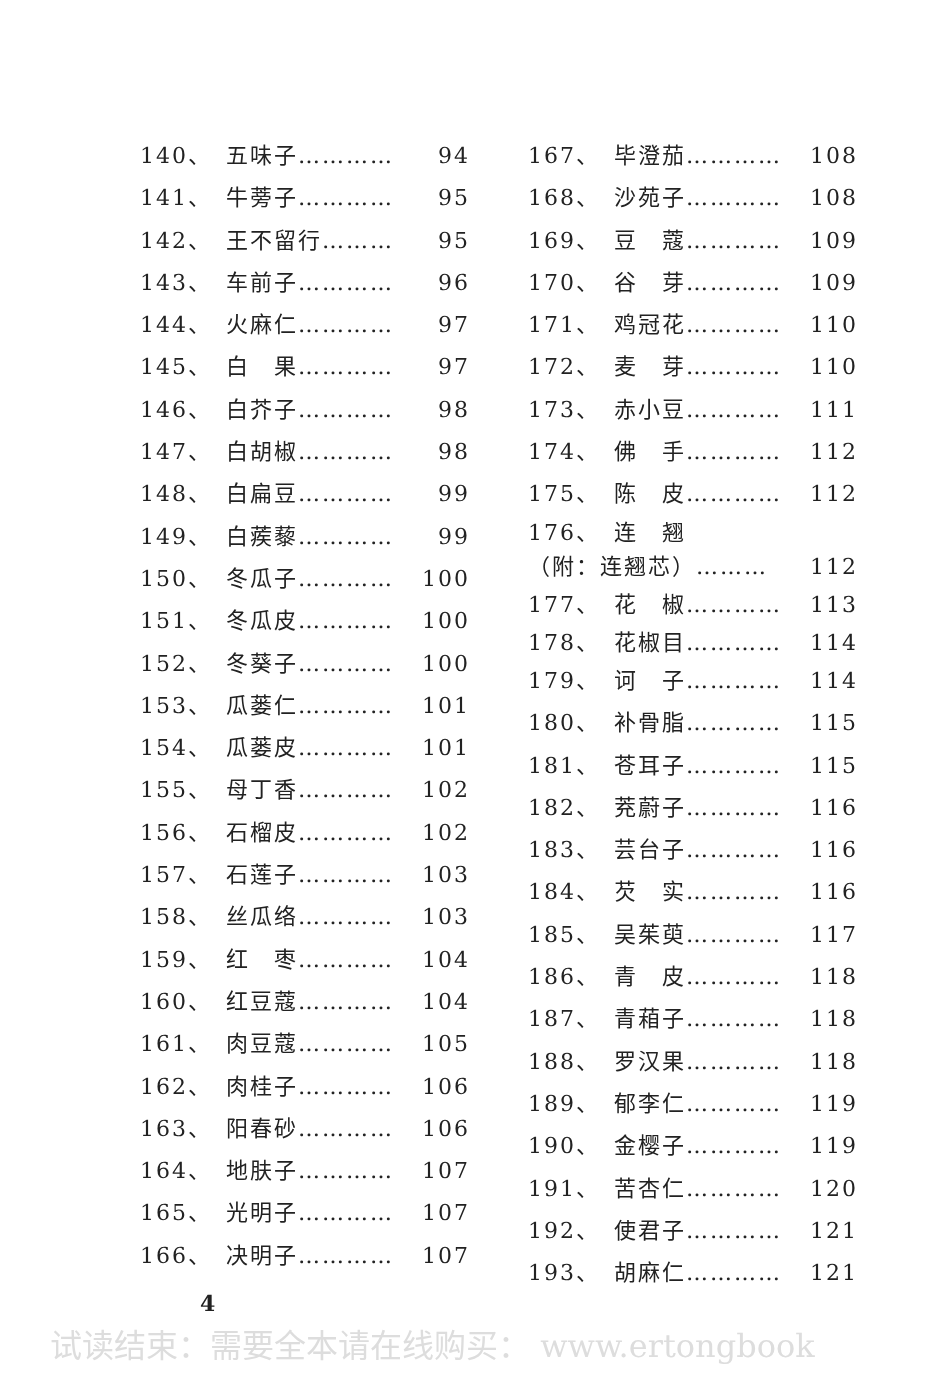140、 五味子………… 94
141、 牛蒡子………… 95
142、 王不留行……… 95
143、 车前子………… 96
144、 火麻仁………… 97
145、 白　果………… 97
146、 白芥子………… 98
147、 白胡椒………… 98
148、 白扁豆………… 99
149、 白蒺藜………… 99
150、 冬瓜子………… 100
151、 冬瓜皮………… 100
152、 冬葵子………… 100
153、 瓜蒌仁………… 101
154、 瓜蒌皮………… 101
155、 母丁香………… 102
156、 石榴皮………… 102
157、 石莲子………… 103
158、 丝瓜络………… 103
159、 红　枣………… 104
160、 红豆蔻………… 104
161、 肉豆蔻………… 105
162、 肉桂子………… 106
163、 阳春砂………… 106
164、 地肤子………… 107
165、 光明子………… 107
166、 决明子………… 107
167、 毕澄茄………… 108
168、 沙苑子………… 108
169、 豆　蔻………… 109
170、 谷　芽………… 109
171、 鸡冠花………… 110
172、 麦　芽………… 110
173、 赤小豆………… 111
174、 佛　手………… 112
175、 陈　皮………… 112
176、 连　翘
（附：连翘芯）……… 112
177、 花　椒………… 113
178、 花椒目………… 114
179、 诃　子………… 114
180、 补骨脂………… 115
181、 苍耳子………… 115
182、 茺蔚子………… 116
183、 芸台子………… 116
184、 芡　实………… 116
185、 吴茱萸………… 117
186、 青　皮………… 118
187、 青葙子………… 118
188、 罗汉果………… 118
189、 郁李仁………… 119
190、 金樱子………… 119
191、 苦杏仁………… 120
192、 使君子………… 121
193、 胡麻仁………… 121
4
试读结束：需要全本请在线购买： www.ertongbook